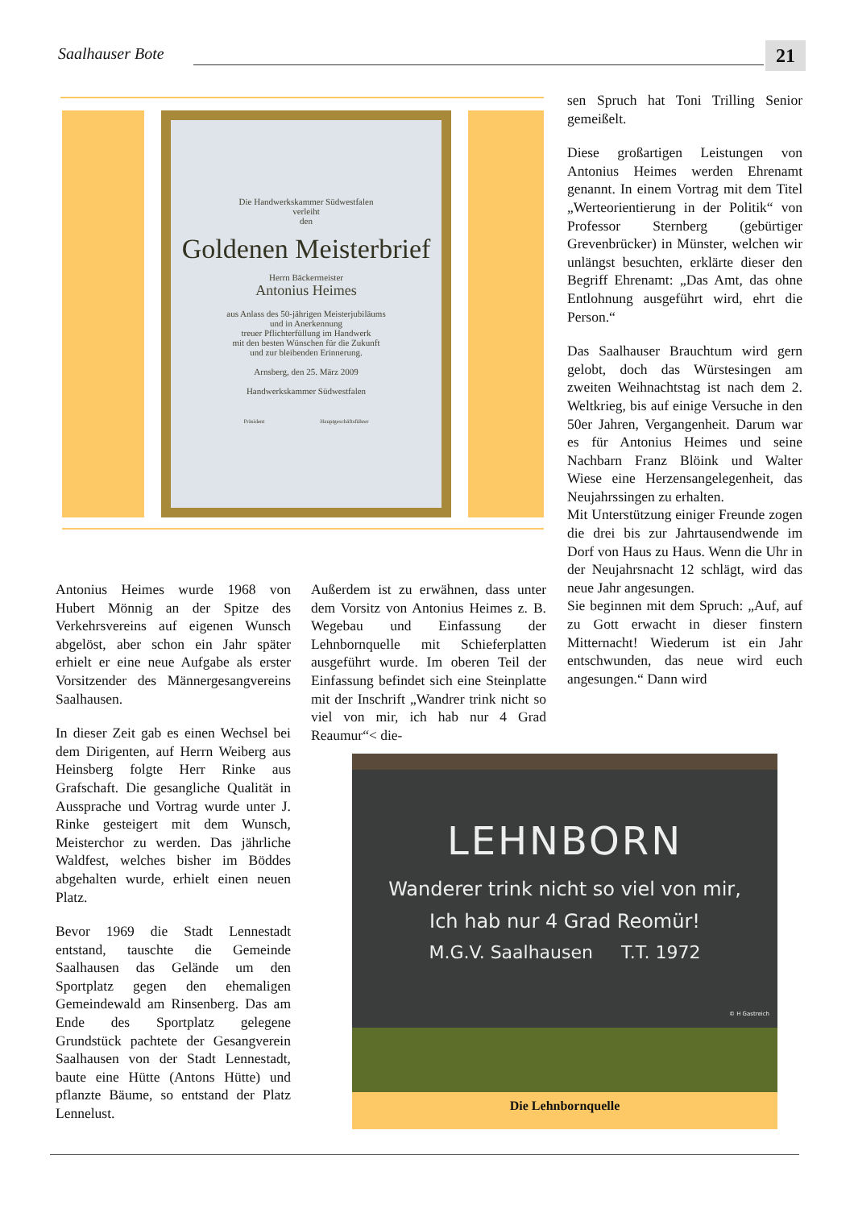Saalhauser Bote 21
Die Handwerkskammer Südwestfalen
verleiht
den
Goldenen Meisterbrief
Herrn Bäckermeister
Antonius Heimes
aus Anlass des 50-jährigen Meisterjubiläums
und in Anerkennung
treuer Pflichterfüllung im Handwerk
mit den besten Wünschen für die Zukunft
und zur bleibenden Erinnerung.
Arnsberg, den 25. März 2009
Handwerkskammer Südwestfalen
Präsident Hauptgeschäftsführer
Antonius Heimes wurde 1968 von Hubert Mönnig an der Spitze des Verkehrsvereins auf eigenen Wunsch abgelöst, aber schon ein Jahr später erhielt er eine neue Aufgabe als erster Vorsitzender des Männergesangvereins Saalhausen.
In dieser Zeit gab es einen Wechsel bei dem Dirigenten, auf Herrn Weiberg aus Heinsberg folgte Herr Rinke aus Grafschaft. Die gesangliche Qualität in Aussprache und Vortrag wurde unter J. Rinke gesteigert mit dem Wunsch, Meisterchor zu werden. Das jährliche Waldfest, welches bisher im Böddes abgehalten wurde, erhielt einen neuen Platz.
Bevor 1969 die Stadt Lennestadt entstand, tauschte die Gemeinde Saalhausen das Gelände um den Sportplatz gegen den ehemaligen Gemeindewald am Rinsenberg. Das am Ende des Sportplatz gelegene Grundstück pachtete der Gesangverein Saalhausen von der Stadt Lennestadt, baute eine Hütte (Antons Hütte) und pflanzte Bäume, so entstand der Platz Lennelust.
Außerdem ist zu erwähnen, dass unter dem Vorsitz von Antonius Heimes z. B. Wegebau und Einfassung der Lehnbornquelle mit Schieferplatten ausgeführt wurde. Im oberen Teil der Einfassung befindet sich eine Steinplatte mit der Inschrift „Wandrer trink nicht so viel von mir, ich hab nur 4 Grad Reaumur“< die-
sen Spruch hat Toni Trilling Senior gemeißelt.
Diese großartigen Leistungen von Antonius Heimes werden Ehrenamt genannt. In einem Vortrag mit dem Titel „Werteorientierung in der Politik“ von Professor Sternberg (gebürtiger Grevenbrücker) in Münster, welchen wir unlängst besuchten, erklärte dieser den Begriff Ehrenamt: „Das Amt, das ohne Entlohnung ausgeführt wird, ehrt die Person.“
Das Saalhauser Brauchtum wird gern gelobt, doch das Würstesingen am zweiten Weihnachtstag ist nach dem 2. Weltkrieg, bis auf einige Versuche in den 50er Jahren, Vergangenheit. Darum war es für Antonius Heimes und seine Nachbarn Franz Blöink und Walter Wiese eine Herzensangelegenheit, das Neujahrssingen zu erhalten.
Mit Unterstützung einiger Freunde zogen die drei bis zur Jahrtausendwende im Dorf von Haus zu Haus. Wenn die Uhr in der Neujahrsnacht 12 schlägt, wird das neue Jahr angesungen.
Sie beginnen mit dem Spruch: „Auf, auf zu Gott erwacht in dieser finstern Mitternacht! Wiederum ist ein Jahr entschwunden, das neue wird euch angesungen.“ Dann wird
LEHNBORN
Wanderer trink nicht so viel von mir,
Ich hab nur 4 Grad Reomür!
M.G.V. Saalhausen T.T. 1972
© H Gastreich
Die Lehnbornquelle